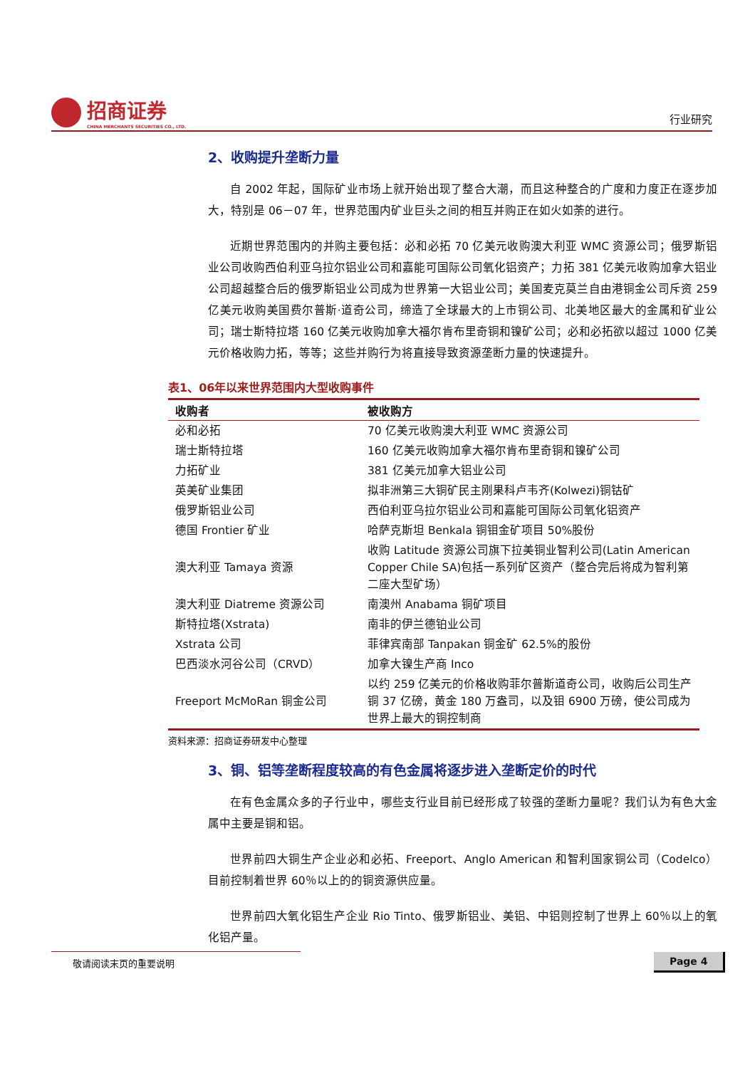招商证券
CHINA MERCHANTS SECURITIES CO., LTD.
行业研究
2、收购提升垄断力量
自 2002 年起，国际矿业市场上就开始出现了整合大潮，而且这种整合的广度和力度正在逐步加大，特别是 06－07 年，世界范围内矿业巨头之间的相互并购正在如火如荼的进行。
近期世界范围内的并购主要包括：必和必拓 70 亿美元收购澳大利亚 WMC 资源公司；俄罗斯铝业公司收购西伯利亚乌拉尔铝业公司和嘉能可国际公司氧化铝资产；力拓 381 亿美元收购加拿大铝业公司超越整合后的俄罗斯铝业公司成为世界第一大铝业公司；美国麦克莫兰自由港铜金公司斥资 259 亿美元收购美国费尔普斯·道奇公司，缔造了全球最大的上市铜公司、北美地区最大的金属和矿业公司；瑞士斯特拉塔 160 亿美元收购加拿大福尔肯布里奇铜和镍矿公司；必和必拓欲以超过 1000 亿美元价格收购力拓，等等；这些并购行为将直接导致资源垄断力量的快速提升。
表1、06年以来世界范围内大型收购事件
| 收购者 | 被收购方 |
| --- | --- |
| 必和必拓 | 70 亿美元收购澳大利亚 WMC 资源公司 |
| 瑞士斯特拉塔 | 160 亿美元收购加拿大福尔肯布里奇铜和镍矿公司 |
| 力拓矿业 | 381 亿美元加拿大铝业公司 |
| 英美矿业集团 | 拟非洲第三大铜矿民主刚果科卢韦齐(Kolwezi)铜钴矿 |
| 俄罗斯铝业公司 | 西伯利亚乌拉尔铝业公司和嘉能可国际公司氧化铝资产 |
| 德国 Frontier 矿业 | 哈萨克斯坦 Benkala 铜钼金矿项目 50%股份 |
| 澳大利亚 Tamaya 资源 | 收购 Latitude 资源公司旗下拉美铜业智利公司(Latin American Copper Chile SA)包括一系列矿区资产（整合完后将成为智利第二座大型矿场） |
| 澳大利亚 Diatreme 资源公司 | 南澳州 Anabama 铜矿项目 |
| 斯特拉塔(Xstrata) | 南非的伊兰德铂业公司 |
| Xstrata 公司 | 菲律宾南部 Tanpakan 铜金矿 62.5%的股份 |
| 巴西淡水河谷公司（CRVD） | 加拿大镍生产商 Inco |
| Freeport McMoRan 铜金公司 | 以约 259 亿美元的价格收购菲尔普斯道奇公司，收购后公司生产铜 37 亿磅，黄金 180 万盎司，以及钼 6900 万磅，使公司成为世界上最大的铜控制商 |
资料来源：招商证券研发中心整理
3、铜、铝等垄断程度较高的有色金属将逐步进入垄断定价的时代
在有色金属众多的子行业中，哪些支行业目前已经形成了较强的垄断力量呢？我们认为有色大金属中主要是铜和铝。
世界前四大铜生产企业必和必拓、Freeport、Anglo American 和智利国家铜公司（Codelco）目前控制着世界 60％以上的的铜资源供应量。
世界前四大氧化铝生产企业 Rio Tinto、俄罗斯铝业、美铝、中铝则控制了世界上 60％以上的氧化铝产量。
敬请阅读末页的重要说明 Page 4